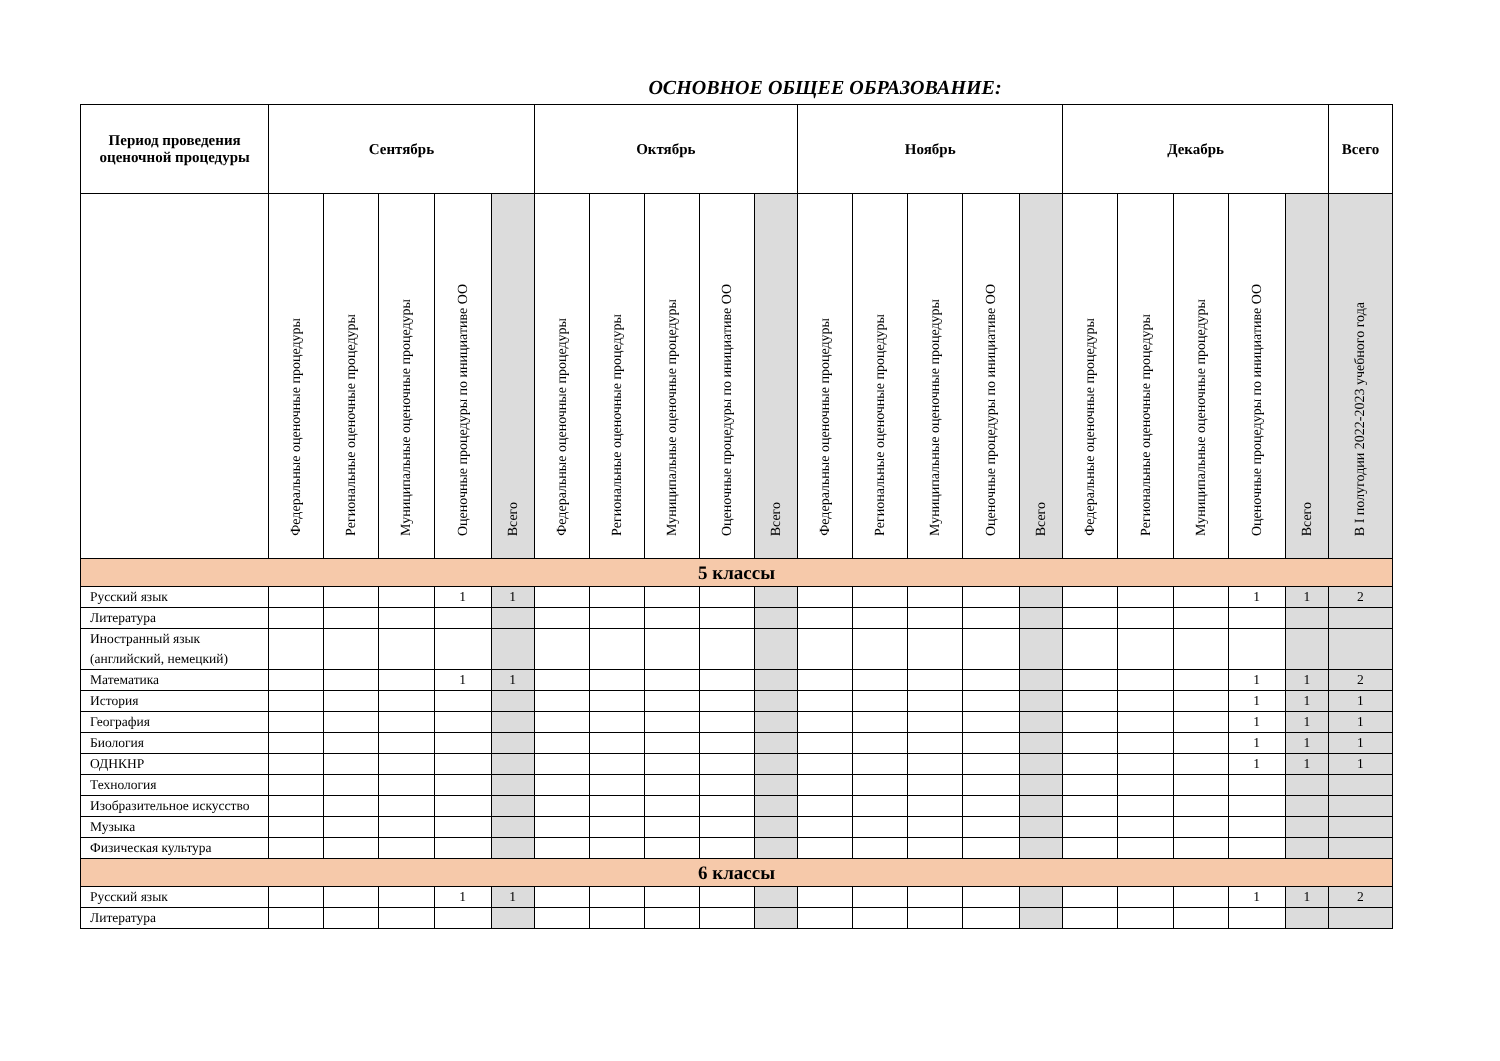ОСНОВНОЕ ОБЩЕЕ ОБРАЗОВАНИЕ:
| Период проведения оценочной процедуры | Сентябрь | | | | | Октябрь | | | | | Ноябрь | | | | | Декабрь | | | | | Всего |
| --- | --- | --- | --- | --- | --- | --- | --- | --- | --- | --- | --- | --- | --- | --- | --- | --- | --- | --- | --- | --- | --- |
| | Федеральные оценочные процедуры | Региональные оценочные процедуры | Муниципальные оценочные процедуры | Оценочные процедуры по инициативе ОО | Всего | Федеральные оценочные процедуры | Региональные оценочные процедуры | Муниципальные оценочные процедуры | Оценочные процедуры по инициативе ОО | Всего | Федеральные оценочные процедуры | Региональные оценочные процедуры | Муниципальные оценочные процедуры | Оценочные процедуры по инициативе ОО | Всего | Федеральные оценочные процедуры | Региональные оценочные процедуры | Муниципальные оценочные процедуры | Оценочные процедуры по инициативе ОО | Всего | В I полугодии 2022-2023 учебного года |
| 5 классы | | | | | | | | | | | | | | | | | | | | | |
| Русский язык | | | | 1 | 1 | | | | | | | | | | | | | | 1 | 1 | 2 |
| Литература | | | | | | | | | | | | | | | | | | | | | |
| Иностранный язык (английский, немецкий) | | | | | | | | | | | | | | | | | | | | | |
| Математика | | | | 1 | 1 | | | | | | | | | | | | | | 1 | 1 | 2 |
| История | | | | | | | | | | | | | | | | | | | 1 | 1 | 1 |
| География | | | | | | | | | | | | | | | | | | | 1 | 1 | 1 |
| Биология | | | | | | | | | | | | | | | | | | | 1 | 1 | 1 |
| ОДНКНР | | | | | | | | | | | | | | | | | | | 1 | 1 | 1 |
| Технология | | | | | | | | | | | | | | | | | | | | | |
| Изобразительное искусство | | | | | | | | | | | | | | | | | | | | | |
| Музыка | | | | | | | | | | | | | | | | | | | | | |
| Физическая культура | | | | | | | | | | | | | | | | | | | | | |
| 6 классы | | | | | | | | | | | | | | | | | | | | | |
| Русский язык | | | | 1 | 1 | | | | | | | | | | | | | | 1 | 1 | 2 |
| Литература | | | | | | | | | | | | | | | | | | | | | |